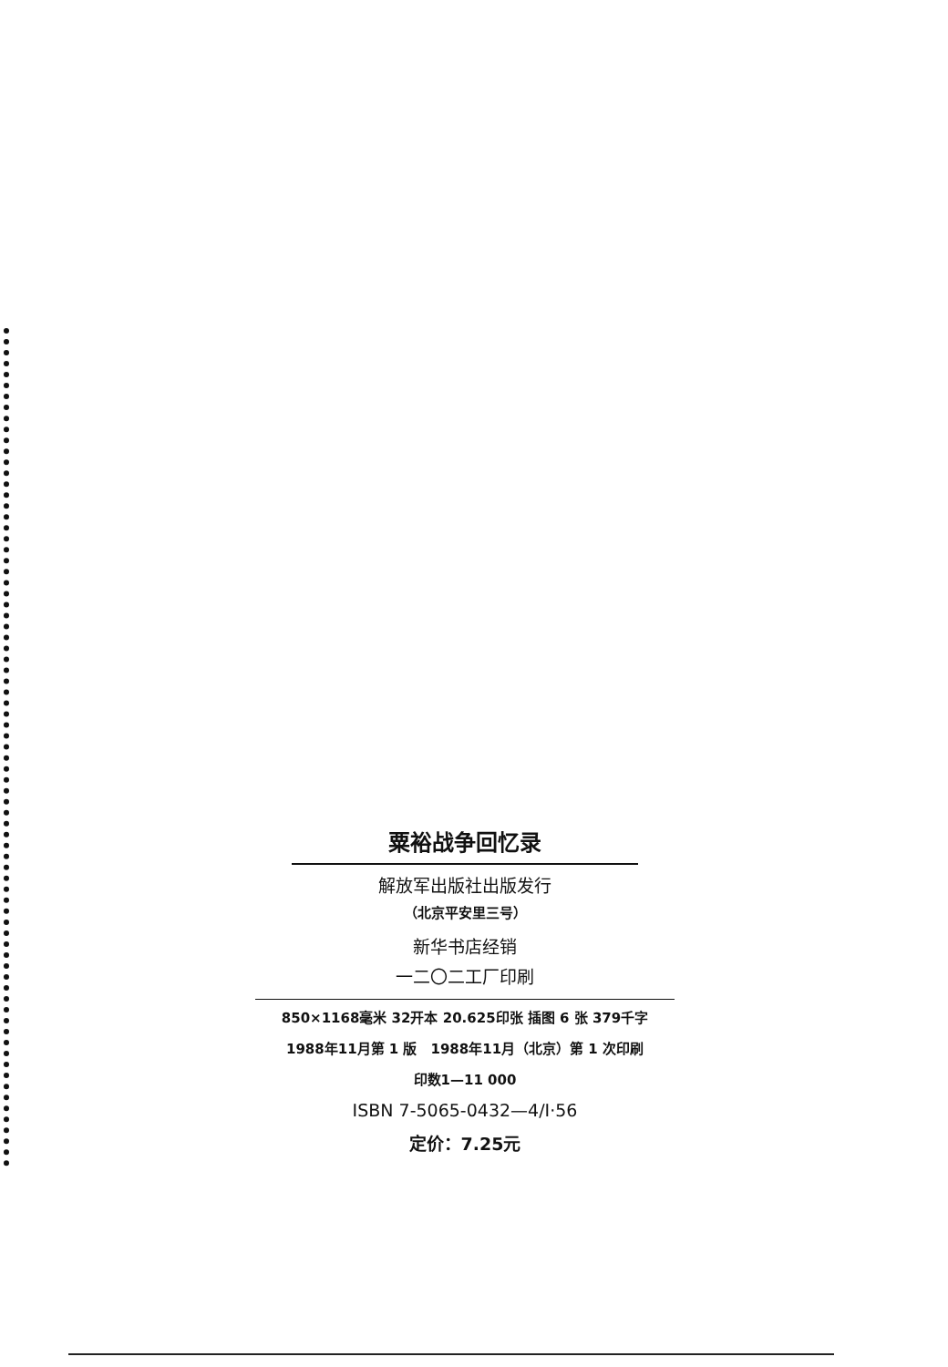粟裕战争回忆录
解放军出版社出版发行
（北京平安里三号）
新华书店经销
一二〇二工厂印刷
850×1168毫米 32开本 20.625印张 插图 6 张 379千字
1988年11月第 1 版　1988年11月（北京）第 1 次印刷
印数1—11 000
ISBN 7-5065-0432—4/I·56
定价：7.25元